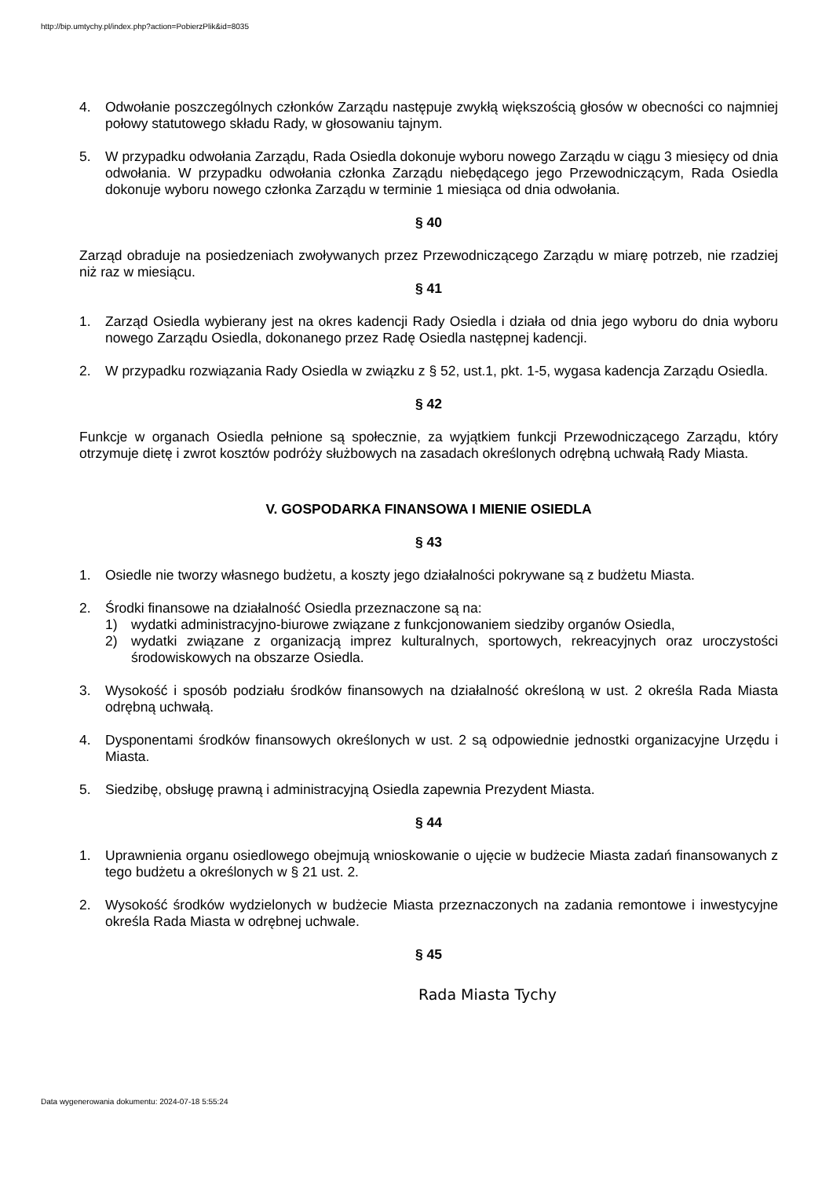http://bip.umtychy.pl/index.php?action=PobierzPlik&id=8035
4. Odwołanie poszczególnych członków Zarządu następuje zwykłą większością głosów w obecności co najmniej połowy statutowego składu Rady, w głosowaniu tajnym.
5. W przypadku odwołania Zarządu, Rada Osiedla dokonuje wyboru nowego Zarządu w ciągu 3 miesięcy od dnia odwołania. W przypadku odwołania członka Zarządu niebędącego jego Przewodniczącym, Rada Osiedla dokonuje wyboru nowego członka Zarządu w terminie 1 miesiąca od dnia odwołania.
§ 40
Zarząd obraduje na posiedzeniach zwoływanych przez Przewodniczącego Zarządu w miarę potrzeb, nie rzadziej niż raz w miesiącu.
§ 41
1. Zarząd Osiedla wybierany jest na okres kadencji Rady Osiedla i działa od dnia jego wyboru do dnia wyboru nowego Zarządu Osiedla, dokonanego przez Radę Osiedla następnej kadencji.
2. W przypadku rozwiązania Rady Osiedla w związku z § 52, ust.1, pkt. 1-5, wygasa kadencja Zarządu Osiedla.
§ 42
Funkcje w organach Osiedla pełnione są społecznie, za wyjątkiem funkcji Przewodniczącego Zarządu, który otrzymuje dietę i zwrot kosztów podróży służbowych na zasadach określonych odrębną uchwałą Rady Miasta.
V. GOSPODARKA FINANSOWA I MIENIE OSIEDLA
§ 43
1. Osiedle nie tworzy własnego budżetu, a koszty jego działalności pokrywane są z budżetu Miasta.
2. Środki finansowe na działalność Osiedla przeznaczone są na:
1) wydatki administracyjno-biurowe związane z funkcjonowaniem siedziby organów Osiedla,
2) wydatki związane z organizacją imprez kulturalnych, sportowych, rekreacyjnych oraz uroczystości środowiskowych na obszarze Osiedla.
3. Wysokość i sposób podziału środków finansowych na działalność określoną w ust. 2 określa Rada Miasta odrębną uchwałą.
4. Dysponentami środków finansowych określonych w ust. 2 są odpowiednie jednostki organizacyjne Urzędu i Miasta.
5. Siedzibę, obsługę prawną i administracyjną Osiedla zapewnia Prezydent Miasta.
§ 44
1. Uprawnienia organu osiedlowego obejmują wnioskowanie o ujęcie w budżecie Miasta zadań finansowanych z tego budżetu a określonych w § 21 ust. 2.
2. Wysokość środków wydzielonych w budżecie Miasta przeznaczonych na zadania remontowe i inwestycyjne określa Rada Miasta w odrębnej uchwale.
§ 45
Rada Miasta Tychy
Data wygenerowania dokumentu: 2024-07-18 5:55:24